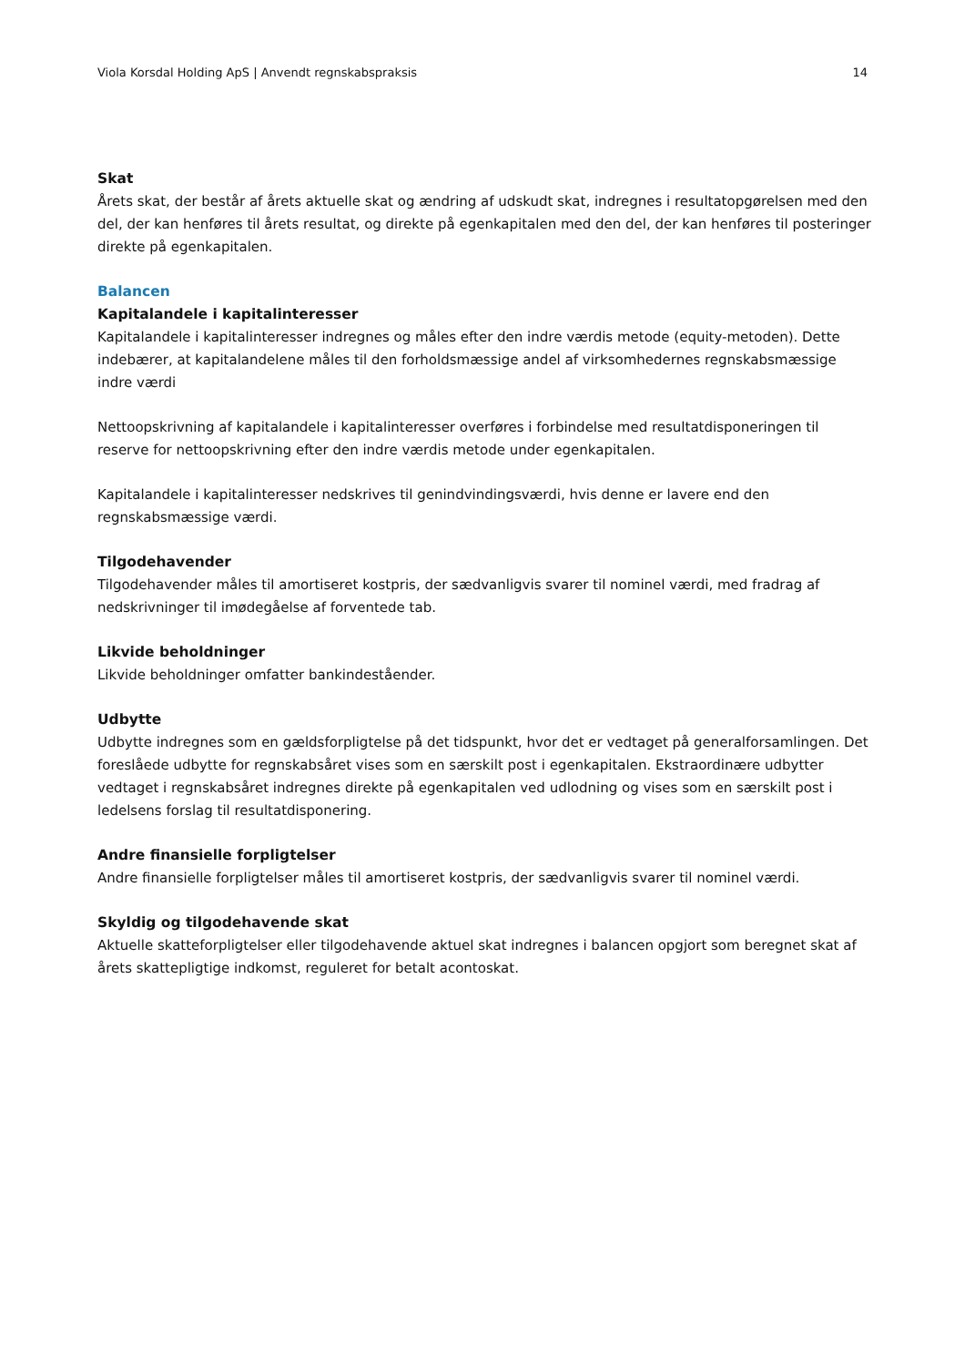Viola Korsdal Holding ApS | Anvendt regnskabspraksis 14
Skat
Årets skat, der består af årets aktuelle skat og ændring af udskudt skat, indregnes i resultatopgørelsen med den del, der kan henføres til årets resultat, og direkte på egenkapitalen med den del, der kan henføres til posteringer direkte på egenkapitalen.
Balancen
Kapitalandele i kapitalinteresser
Kapitalandele i kapitalinteresser indregnes og måles efter den indre værdis metode (equity-metoden). Dette indebærer, at kapitalandelene måles til den forholdsmæssige andel af virksomhedernes regnskabsmæssige indre værdi
Nettoopskrivning af kapitalandele i kapitalinteresser overføres i forbindelse med resultatdisponeringen til reserve for nettoopskrivning efter den indre værdis metode under egenkapitalen.
Kapitalandele i kapitalinteresser nedskrives til genindvindingsværdi, hvis denne er lavere end den regnskabsmæssige værdi.
Tilgodehavender
Tilgodehavender måles til amortiseret kostpris, der sædvanligvis svarer til nominel værdi, med fradrag af nedskrivninger til imødegåelse af forventede tab.
Likvide beholdninger
Likvide beholdninger omfatter bankindeståender.
Udbytte
Udbytte indregnes som en gældsforpligtelse på det tidspunkt, hvor det er vedtaget på generalforsamlingen. Det foreslåede udbytte for regnskabsåret vises som en særskilt post i egenkapitalen. Ekstraordinære udbytter vedtaget i regnskabsåret indregnes direkte på egenkapitalen ved udlodning og vises som en særskilt post i ledelsens forslag til resultatdisponering.
Andre finansielle forpligtelser
Andre finansielle forpligtelser måles til amortiseret kostpris, der sædvanligvis svarer til nominel værdi.
Skyldig og tilgodehavende skat
Aktuelle skatteforpligtelser eller tilgodehavende aktuel skat indregnes i balancen opgjort som beregnet skat af årets skattepligtige indkomst, reguleret for betalt acontoskat.